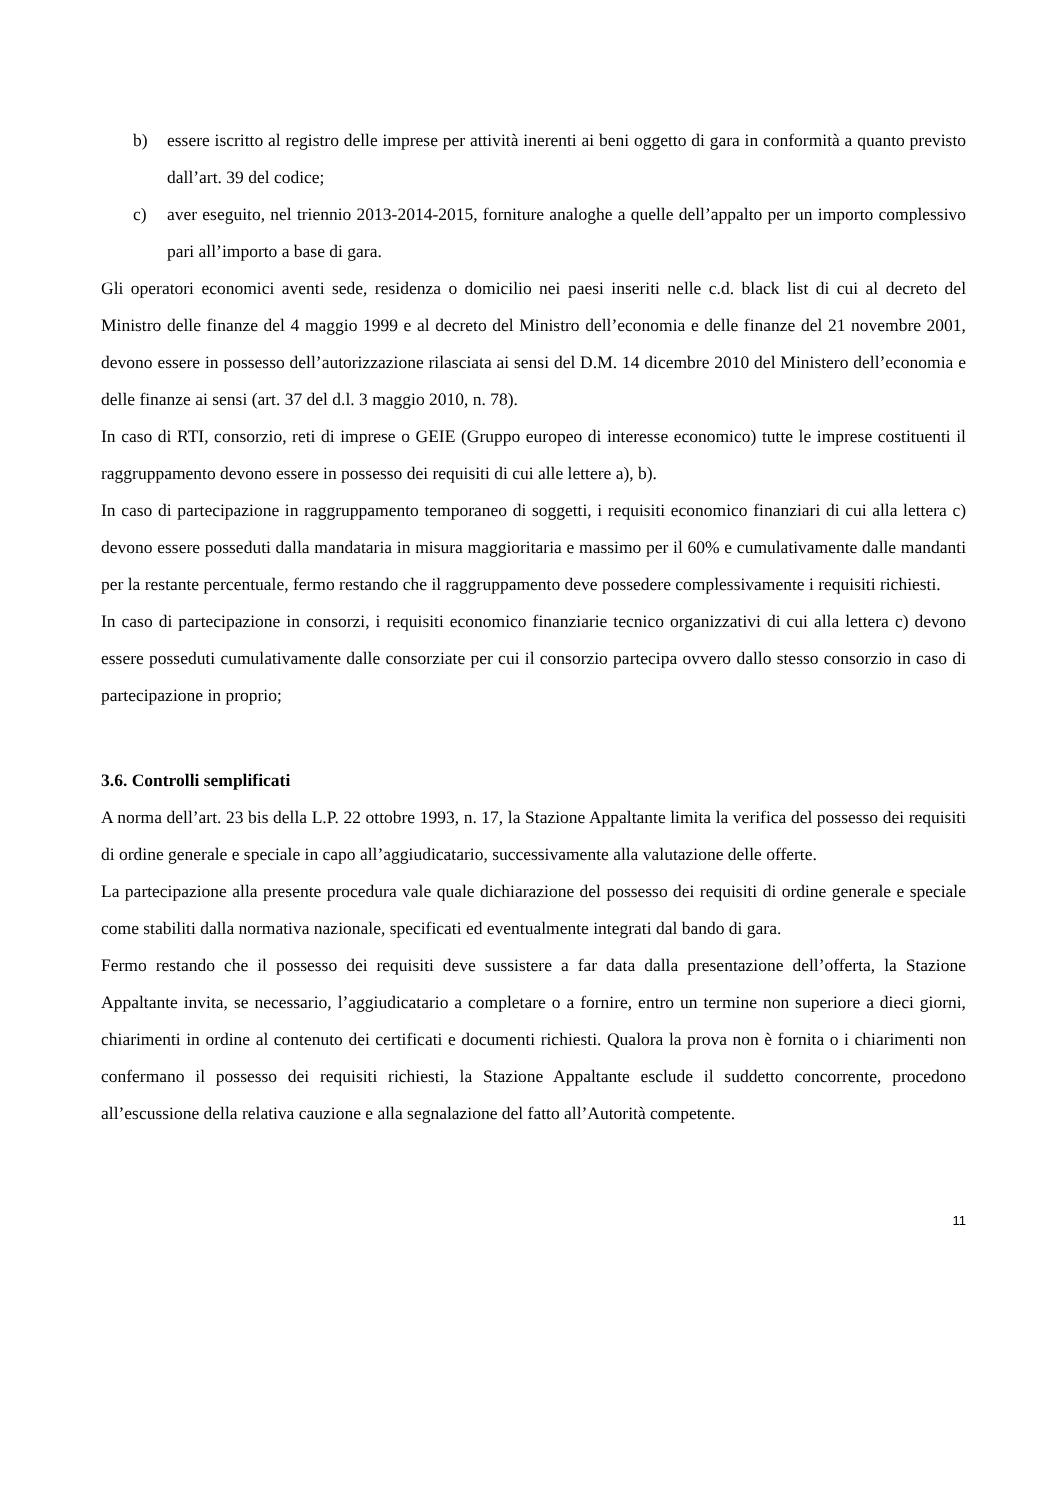b) essere iscritto al registro delle imprese per attività inerenti ai beni oggetto di gara in conformità a quanto previsto dall’art. 39 del codice;
c) aver eseguito, nel triennio 2013-2014-2015, forniture analoghe a quelle dell’appalto per un importo complessivo pari all’importo a base di gara.
Gli operatori economici aventi sede, residenza o domicilio nei paesi inseriti nelle c.d. black list di cui al decreto del Ministro delle finanze del 4 maggio 1999 e al decreto del Ministro dell’economia e delle finanze del 21 novembre 2001, devono essere in possesso dell’autorizzazione rilasciata ai sensi del D.M. 14 dicembre 2010 del Ministero dell’economia e delle finanze ai sensi (art. 37 del d.l. 3 maggio 2010, n. 78).
In caso di RTI, consorzio, reti di imprese o GEIE (Gruppo europeo di interesse economico) tutte le imprese costituenti il raggruppamento devono essere in possesso dei requisiti di cui alle lettere a), b).
In caso di partecipazione in raggruppamento temporaneo di soggetti, i requisiti economico finanziari di cui alla lettera c) devono essere posseduti dalla mandataria in misura maggioritaria e massimo per il 60% e cumulativamente dalle mandanti per la restante percentuale, fermo restando che il raggruppamento deve possedere complessivamente i requisiti richiesti.
In caso di partecipazione in consorzi, i requisiti economico finanziarie tecnico organizzativi di cui alla lettera c) devono essere posseduti cumulativamente dalle consorziate per cui il consorzio partecipa ovvero dallo stesso consorzio in caso di partecipazione in proprio;
3.6. Controlli semplificati
A norma dell’art. 23 bis della L.P. 22 ottobre 1993, n. 17, la Stazione Appaltante limita la verifica del possesso dei requisiti di ordine generale e speciale in capo all’aggiudicatario, successivamente alla valutazione delle offerte.
La partecipazione alla presente procedura vale quale dichiarazione del possesso dei requisiti di ordine generale e speciale come stabiliti dalla normativa nazionale, specificati ed eventualmente integrati dal bando di gara.
Fermo restando che il possesso dei requisiti deve sussistere a far data dalla presentazione dell’offerta, la Stazione Appaltante invita, se necessario, l’aggiudicatario a completare o a fornire, entro un termine non superiore a dieci giorni, chiarimenti in ordine al contenuto dei certificati e documenti richiesti. Qualora la prova non è fornita o i chiarimenti non confermano il possesso dei requisiti richiesti, la Stazione Appaltante esclude il suddetto concorrente, procedono all’escussione della relativa cauzione e alla segnalazione del fatto all’Autorità competente.
11